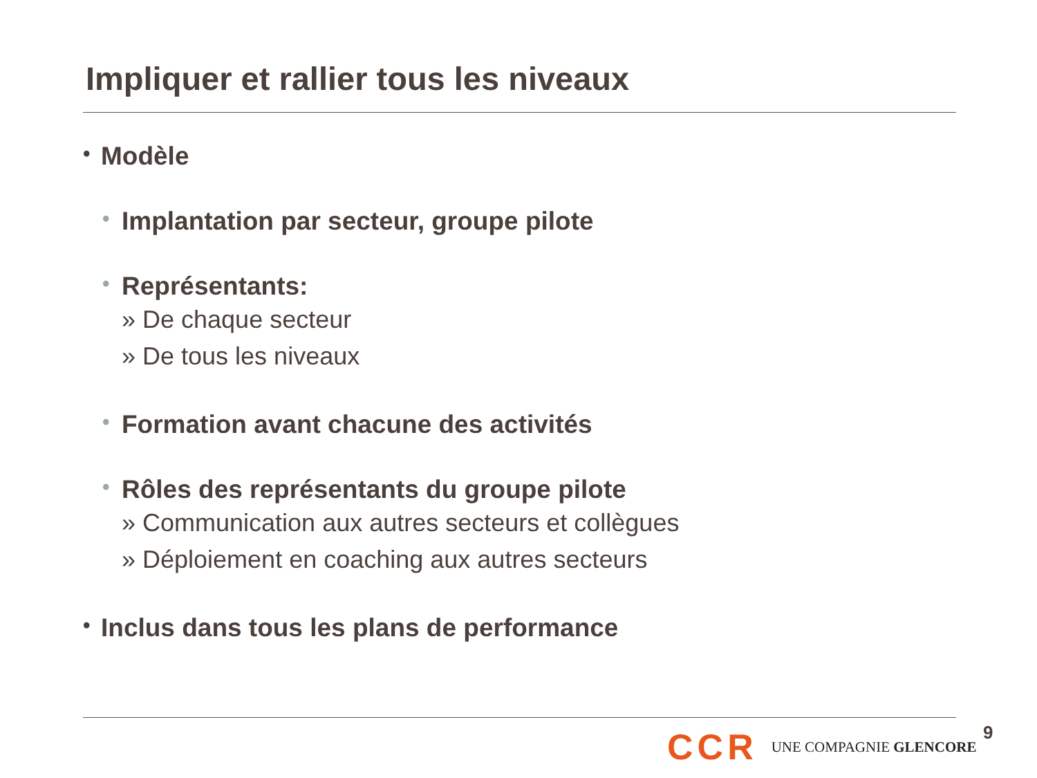Impliquer et rallier tous les niveaux
• Modèle
• Implantation par secteur, groupe pilote
• Représentants:
» De chaque secteur
» De tous les niveaux
• Formation avant chacune des activités
• Rôles des représentants du groupe pilote
» Communication aux autres secteurs et collègues
» Déploiement en coaching aux autres secteurs
• Inclus dans tous les plans de performance
CCR UNE COMPAGNIE GLENCORE 9